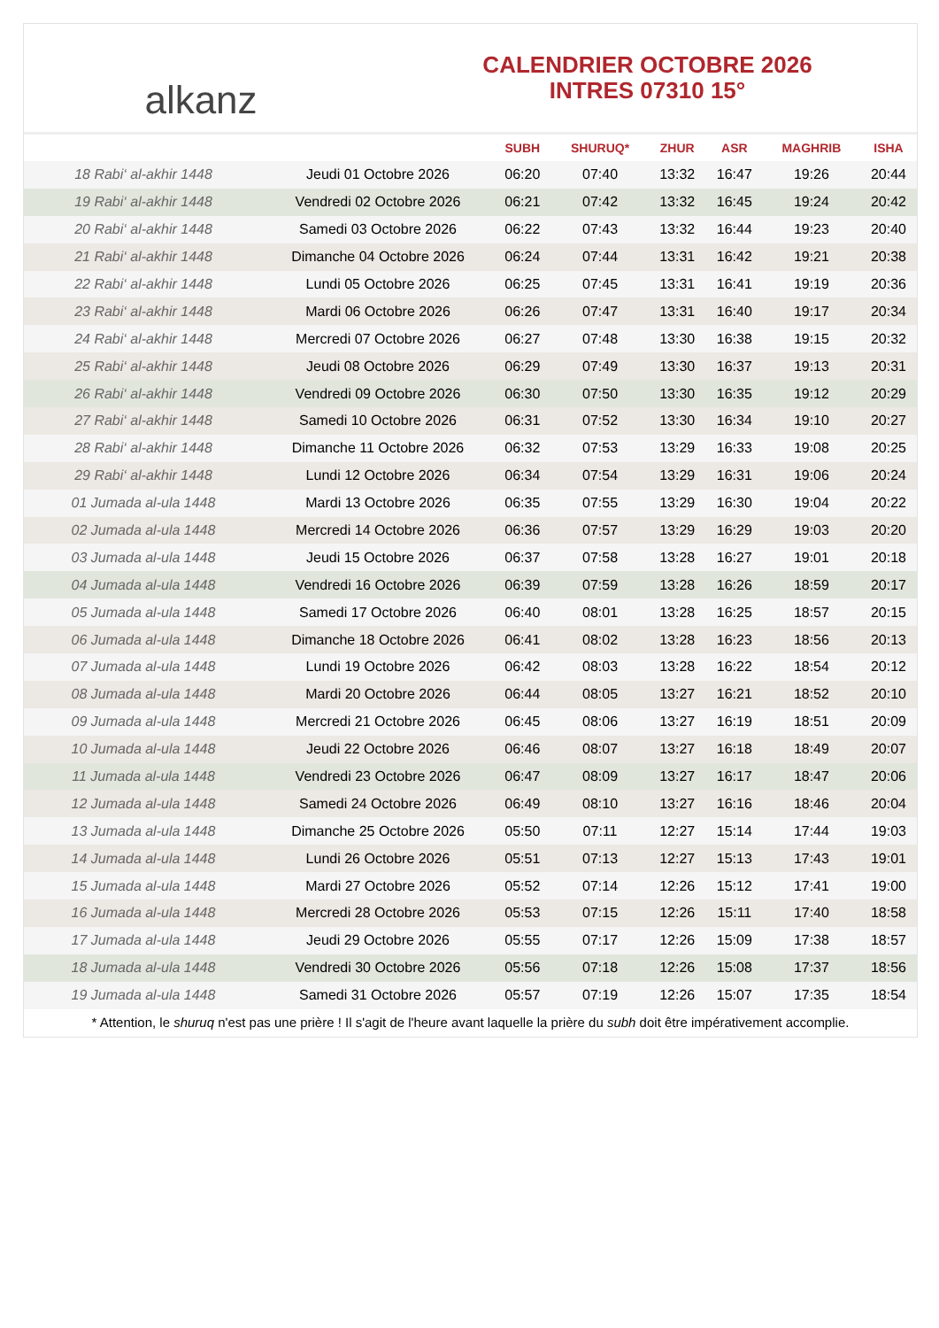alkanz
CALENDRIER OCTOBRE 2026
INTRES 07310 15°
| | | SUBH | SHURUQ* | ZHUR | ASR | MAGHRIB | ISHA |
| --- | --- | --- | --- | --- | --- | --- | --- |
| 18 Rabi‘ al-akhir 1448 | Jeudi 01 Octobre 2026 | 06:20 | 07:40 | 13:32 | 16:47 | 19:26 | 20:44 |
| 19 Rabi‘ al-akhir 1448 | Vendredi 02 Octobre 2026 | 06:21 | 07:42 | 13:32 | 16:45 | 19:24 | 20:42 |
| 20 Rabi‘ al-akhir 1448 | Samedi 03 Octobre 2026 | 06:22 | 07:43 | 13:32 | 16:44 | 19:23 | 20:40 |
| 21 Rabi‘ al-akhir 1448 | Dimanche 04 Octobre 2026 | 06:24 | 07:44 | 13:31 | 16:42 | 19:21 | 20:38 |
| 22 Rabi‘ al-akhir 1448 | Lundi 05 Octobre 2026 | 06:25 | 07:45 | 13:31 | 16:41 | 19:19 | 20:36 |
| 23 Rabi‘ al-akhir 1448 | Mardi 06 Octobre 2026 | 06:26 | 07:47 | 13:31 | 16:40 | 19:17 | 20:34 |
| 24 Rabi‘ al-akhir 1448 | Mercredi 07 Octobre 2026 | 06:27 | 07:48 | 13:30 | 16:38 | 19:15 | 20:32 |
| 25 Rabi‘ al-akhir 1448 | Jeudi 08 Octobre 2026 | 06:29 | 07:49 | 13:30 | 16:37 | 19:13 | 20:31 |
| 26 Rabi‘ al-akhir 1448 | Vendredi 09 Octobre 2026 | 06:30 | 07:50 | 13:30 | 16:35 | 19:12 | 20:29 |
| 27 Rabi‘ al-akhir 1448 | Samedi 10 Octobre 2026 | 06:31 | 07:52 | 13:30 | 16:34 | 19:10 | 20:27 |
| 28 Rabi‘ al-akhir 1448 | Dimanche 11 Octobre 2026 | 06:32 | 07:53 | 13:29 | 16:33 | 19:08 | 20:25 |
| 29 Rabi‘ al-akhir 1448 | Lundi 12 Octobre 2026 | 06:34 | 07:54 | 13:29 | 16:31 | 19:06 | 20:24 |
| 01 Jumada al-ula 1448 | Mardi 13 Octobre 2026 | 06:35 | 07:55 | 13:29 | 16:30 | 19:04 | 20:22 |
| 02 Jumada al-ula 1448 | Mercredi 14 Octobre 2026 | 06:36 | 07:57 | 13:29 | 16:29 | 19:03 | 20:20 |
| 03 Jumada al-ula 1448 | Jeudi 15 Octobre 2026 | 06:37 | 07:58 | 13:28 | 16:27 | 19:01 | 20:18 |
| 04 Jumada al-ula 1448 | Vendredi 16 Octobre 2026 | 06:39 | 07:59 | 13:28 | 16:26 | 18:59 | 20:17 |
| 05 Jumada al-ula 1448 | Samedi 17 Octobre 2026 | 06:40 | 08:01 | 13:28 | 16:25 | 18:57 | 20:15 |
| 06 Jumada al-ula 1448 | Dimanche 18 Octobre 2026 | 06:41 | 08:02 | 13:28 | 16:23 | 18:56 | 20:13 |
| 07 Jumada al-ula 1448 | Lundi 19 Octobre 2026 | 06:42 | 08:03 | 13:28 | 16:22 | 18:54 | 20:12 |
| 08 Jumada al-ula 1448 | Mardi 20 Octobre 2026 | 06:44 | 08:05 | 13:27 | 16:21 | 18:52 | 20:10 |
| 09 Jumada al-ula 1448 | Mercredi 21 Octobre 2026 | 06:45 | 08:06 | 13:27 | 16:19 | 18:51 | 20:09 |
| 10 Jumada al-ula 1448 | Jeudi 22 Octobre 2026 | 06:46 | 08:07 | 13:27 | 16:18 | 18:49 | 20:07 |
| 11 Jumada al-ula 1448 | Vendredi 23 Octobre 2026 | 06:47 | 08:09 | 13:27 | 16:17 | 18:47 | 20:06 |
| 12 Jumada al-ula 1448 | Samedi 24 Octobre 2026 | 06:49 | 08:10 | 13:27 | 16:16 | 18:46 | 20:04 |
| 13 Jumada al-ula 1448 | Dimanche 25 Octobre 2026 | 05:50 | 07:11 | 12:27 | 15:14 | 17:44 | 19:03 |
| 14 Jumada al-ula 1448 | Lundi 26 Octobre 2026 | 05:51 | 07:13 | 12:27 | 15:13 | 17:43 | 19:01 |
| 15 Jumada al-ula 1448 | Mardi 27 Octobre 2026 | 05:52 | 07:14 | 12:26 | 15:12 | 17:41 | 19:00 |
| 16 Jumada al-ula 1448 | Mercredi 28 Octobre 2026 | 05:53 | 07:15 | 12:26 | 15:11 | 17:40 | 18:58 |
| 17 Jumada al-ula 1448 | Jeudi 29 Octobre 2026 | 05:55 | 07:17 | 12:26 | 15:09 | 17:38 | 18:57 |
| 18 Jumada al-ula 1448 | Vendredi 30 Octobre 2026 | 05:56 | 07:18 | 12:26 | 15:08 | 17:37 | 18:56 |
| 19 Jumada al-ula 1448 | Samedi 31 Octobre 2026 | 05:57 | 07:19 | 12:26 | 15:07 | 17:35 | 18:54 |
* Attention, le shuruq n'est pas une prière ! Il s'agit de l'heure avant laquelle la prière du subh doit être impérativement accomplie.